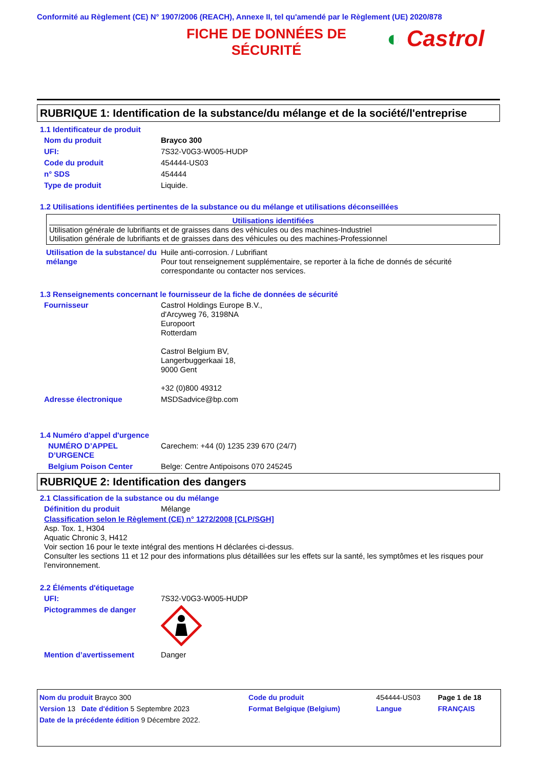Conformité au Règlement (CE) N° 1907/2006 (REACH), Annexe II, tel qu'amendé par le Règlement (UE) 2020/878
FICHE DE DONNÉES DE SÉCURITÉ
◐ Castrol
RUBRIQUE 1: Identification de la substance/du mélange et de la société/l'entreprise
1.1 Identificateur de produit
| Nom du produit | Brayco 300 |
| UFI: | 7S32-V0G3-W005-HUDP |
| Code du produit | 454444-US03 |
| n° SDS | 454444 |
| Type de produit | Liquide. |
1.2 Utilisations identifiées pertinentes de la substance ou du mélange et utilisations déconseillées
Utilisations identifiées
Utilisation générale de lubrifiants et de graisses dans des véhicules ou des machines-Industriel
Utilisation générale de lubrifiants et de graisses dans des véhicules ou des machines-Professionnel
| Utilisation de la substance/ du mélange | Huile anti-corrosion. / Lubrifiant Pour tout renseignement supplémentaire, se reporter à la fiche de donnés de sécurité correspondante ou contacter nos services. |
1.3 Renseignements concernant le fournisseur de la fiche de données de sécurité
| Fournisseur | Castrol Holdings Europe B.V., d'Arcyweg 76, 3198NA Europoort Rotterdam Castrol Belgium BV, Langerbuggerkaai 18, 9000 Gent +32 (0)800 49312 |
| Adresse électronique | MSDSadvice@bp.com |
1.4 Numéro d'appel d'urgence
| NUMÉRO D’APPEL D’URGENCE | Carechem: +44 (0) 1235 239 670 (24/7) |
| Belgium Poison Center | Belge: Centre Antipoisons 070 245245 |
RUBRIQUE 2: Identification des dangers
2.1 Classification de la substance ou du mélange
| Définition du produit | Mélange |
Classification selon le Règlement (CE) n° 1272/2008 [CLP/SGH]
Asp. Tox. 1, H304
Aquatic Chronic 3, H412
Voir section 16 pour le texte intégral des mentions H déclarées ci-dessus.
Consulter les sections 11 et 12 pour des informations plus détaillées sur les effets sur la santé, les symptômes et les risques pour l'environnement.
2.2 Éléments d'étiquetage
| UFI: | 7S32-V0G3-W005-HUDP |
| Pictogrammes de danger | |
| Mention d’avertissement | Danger |
| Nom du produit Brayco 300 | Code du produit | 454444-US03 | Page 1 de 18 |
| Version 13 Date d'édition 5 Septembre 2023 | Format Belgique (Belgium) | Langue | FRANÇAIS |
| Date de la précédente édition 9 Décembre 2022. | | | |